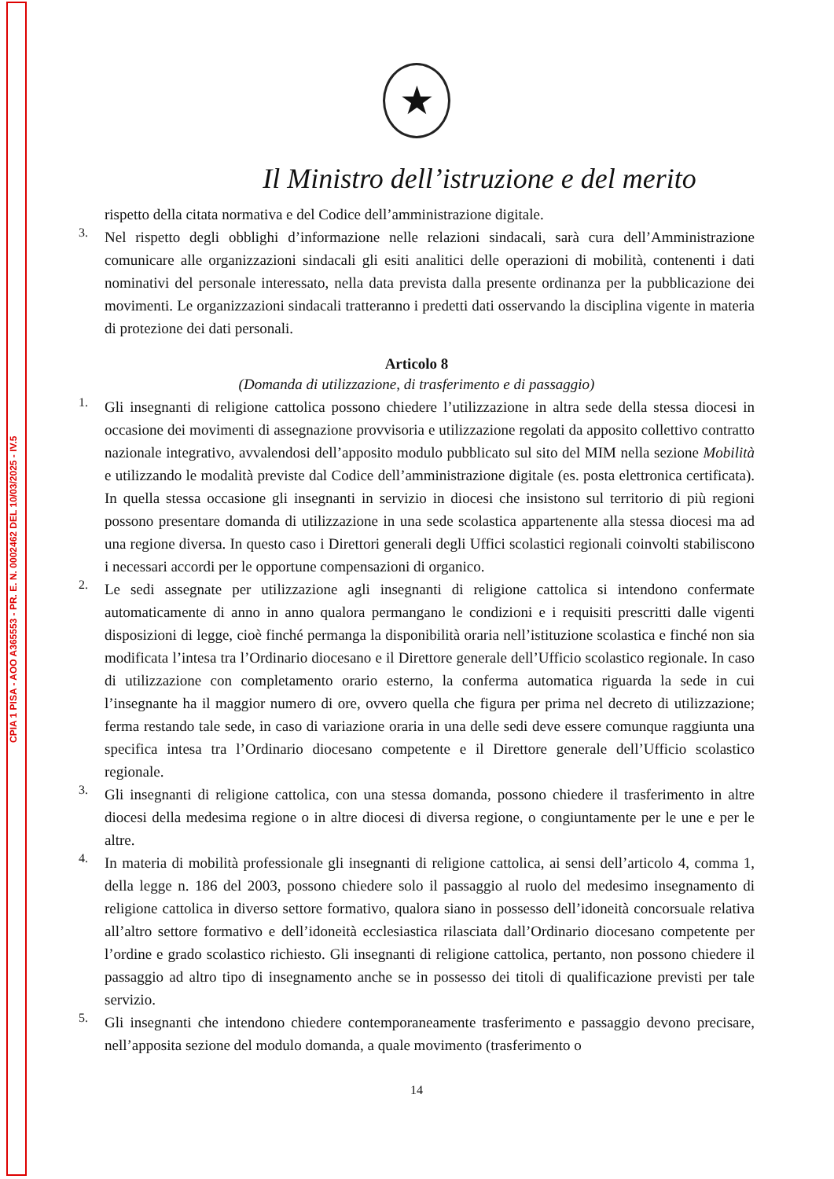CPIA 1 PISA - AOO A365553 - PR. E. N. 0002462 DEL 10/03/2025 - IV.5
★
Il Ministro dell’istruzione e del merito
rispetto della citata normativa e del Codice dell’amministrazione digitale.
3.
Nel rispetto degli obblighi d’informazione nelle relazioni sindacali, sarà cura dell’Amministrazione comunicare alle organizzazioni sindacali gli esiti analitici delle operazioni di mobilità, contenenti i dati nominativi del personale interessato, nella data prevista dalla presente ordinanza per la pubblicazione dei movimenti. Le organizzazioni sindacali tratteranno i predetti dati osservando la disciplina vigente in materia di protezione dei dati personali.
Articolo 8
(Domanda di utilizzazione, di trasferimento e di passaggio)
1.
Gli insegnanti di religione cattolica possono chiedere l’utilizzazione in altra sede della stessa diocesi in occasione dei movimenti di assegnazione provvisoria e utilizzazione regolati da apposito collettivo contratto nazionale integrativo, avvalendosi dell’apposito modulo pubblicato sul sito del MIM nella sezione Mobilità e utilizzando le modalità previste dal Codice dell’amministrazione digitale (es. posta elettronica certificata). In quella stessa occasione gli insegnanti in servizio in diocesi che insistono sul territorio di più regioni possono presentare domanda di utilizzazione in una sede scolastica appartenente alla stessa diocesi ma ad una regione diversa. In questo caso i Direttori generali degli Uffici scolastici regionali coinvolti stabiliscono i necessari accordi per le opportune compensazioni di organico.
2.
Le sedi assegnate per utilizzazione agli insegnanti di religione cattolica si intendono confermate automaticamente di anno in anno qualora permangano le condizioni e i requisiti prescritti dalle vigenti disposizioni di legge, cioè finché permanga la disponibilità oraria nell’istituzione scolastica e finché non sia modificata l’intesa tra l’Ordinario diocesano e il Direttore generale dell’Ufficio scolastico regionale. In caso di utilizzazione con completamento orario esterno, la conferma automatica riguarda la sede in cui l’insegnante ha il maggior numero di ore, ovvero quella che figura per prima nel decreto di utilizzazione; ferma restando tale sede, in caso di variazione oraria in una delle sedi deve essere comunque raggiunta una specifica intesa tra l’Ordinario diocesano competente e il Direttore generale dell’Ufficio scolastico regionale.
3.
Gli insegnanti di religione cattolica, con una stessa domanda, possono chiedere il trasferimento in altre diocesi della medesima regione o in altre diocesi di diversa regione, o congiuntamente per le une e per le altre.
4.
In materia di mobilità professionale gli insegnanti di religione cattolica, ai sensi dell’articolo 4, comma 1, della legge n. 186 del 2003, possono chiedere solo il passaggio al ruolo del medesimo insegnamento di religione cattolica in diverso settore formativo, qualora siano in possesso dell’idoneità concorsuale relativa all’altro settore formativo e dell’idoneità ecclesiastica rilasciata dall’Ordinario diocesano competente per l’ordine e grado scolastico richiesto. Gli insegnanti di religione cattolica, pertanto, non possono chiedere il passaggio ad altro tipo di insegnamento anche se in possesso dei titoli di qualificazione previsti per tale servizio.
5.
Gli insegnanti che intendono chiedere contemporaneamente trasferimento e passaggio devono precisare, nell’apposita sezione del modulo domanda, a quale movimento (trasferimento o
14